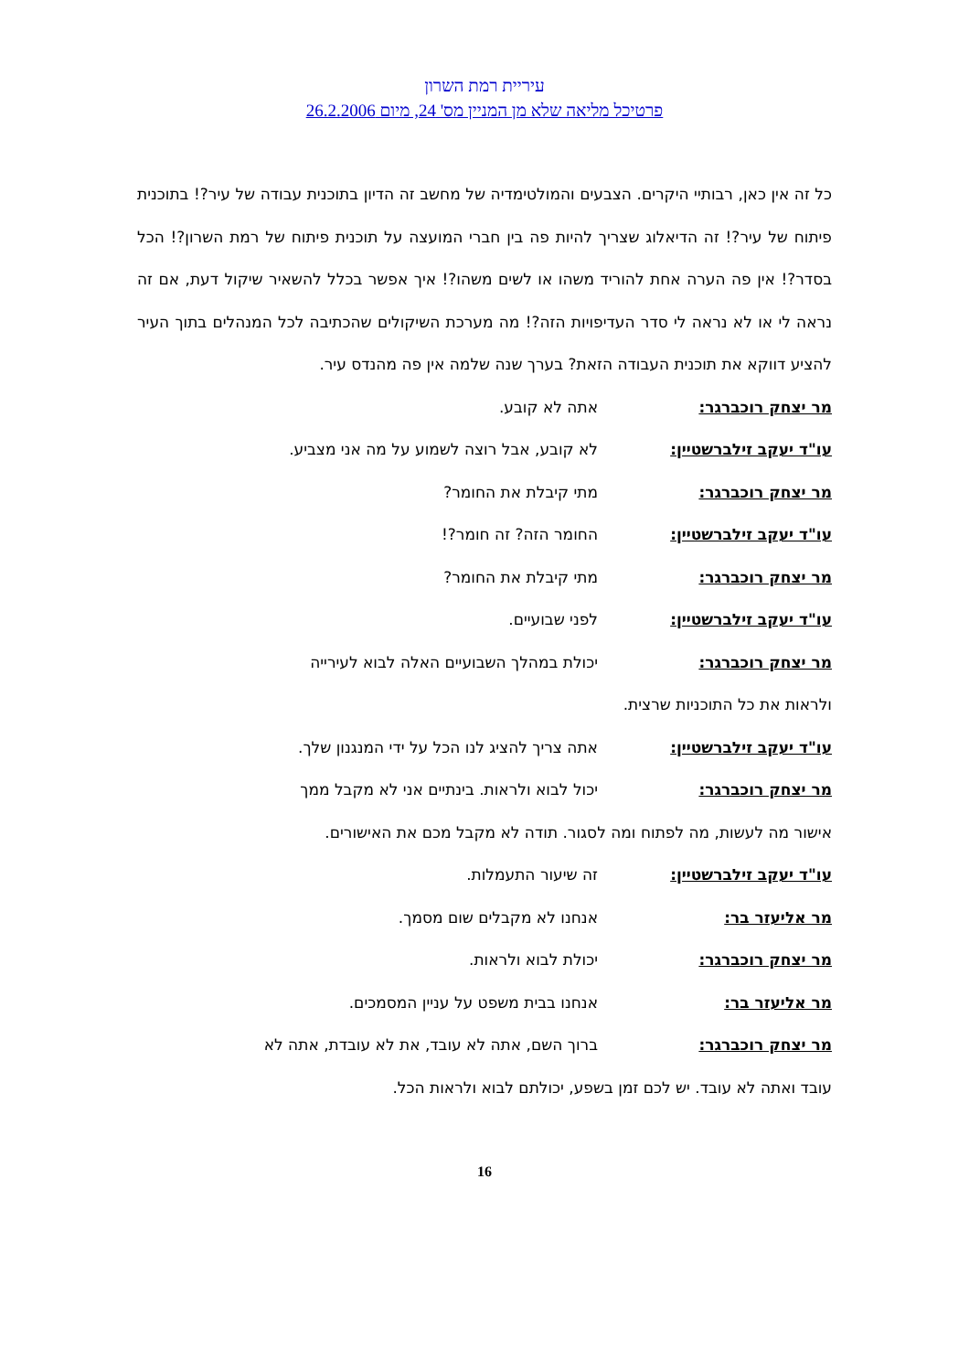עיריית רמת השרון
פרטיכל מליאה שלא מן המניין מס' 24, מיום 26.2.2006
כל זה אין כאן, רבותיי היקרים. הצבעים והמולטימדיה של מחשב זה הדיון בתוכנית עבודה של עיר?! בתוכנית פיתוח של עיר?! זה הדיאלוג שצריך להיות פה בין חברי המועצה על תוכנית פיתוח של רמת השרון?! הכל בסדר?! אין פה הערה אחת להוריד משהו או לשים משהו?! איך אפשר בכלל להשאיר שיקול דעת, אם זה נראה לי או לא נראה לי סדר העדיפויות הזה?! מה מערכת השיקולים שהכתיבה לכל המנהלים בתוך העיר להציע דווקא את תוכנית העבודה הזאת? בערך שנה שלמה אין פה מהנדס עיר.
מר יצחק רוכברגר: אתה לא קובע.
עו"ד יעקב זילברשטיין: לא קובע, אבל רוצה לשמוע על מה אני מצביע.
מר יצחק רוכברגר: מתי קיבלת את החומר?
עו"ד יעקב זילברשטיין: החומר הזה? זה חומר?!
מר יצחק רוכברגר: מתי קיבלת את החומר?
עו"ד יעקב זילברשטיין: לפני שבועיים.
מר יצחק רוכברגר: יכולת במהלך השבועיים האלה לבוא לעירייה
ולראות את כל התוכניות שרצית.
עו"ד יעקב זילברשטיין: אתה צריך להציג לנו הכל על ידי המנגנון שלך.
מר יצחק רוכברגר: יכול לבוא ולראות. בינתיים אני לא מקבל ממך
אישור מה לעשות, מה לפתוח ומה לסגור. תודה לא מקבל מכם את האישורים.
עו"ד יעקב זילברשטיין: זה שיעור התעמלות.
מר אליעזר בר: אנחנו לא מקבלים שום מסמך.
מר יצחק רוכברגר: יכולת לבוא ולראות.
מר אליעזר בר: אנחנו בבית משפט על עניין המסמכים.
מר יצחק רוכברגר: ברוך השם, אתה לא עובד, את לא עובדת, אתה לא
עובד ואתה לא עובד. יש לכם זמן בשפע, יכולתם לבוא ולראות הכל.
16